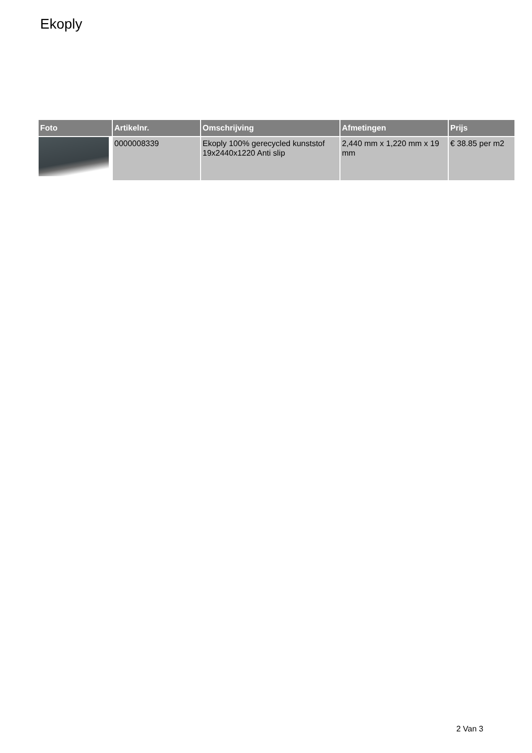Ekoply
| Foto | Artikelnr. | Omschrijving | Afmetingen | Prijs |
| --- | --- | --- | --- | --- |
| | 0000008339 | Ekoply 100% gerecycled kunststof 19x2440x1220 Anti slip | 2,440 mm x 1,220 mm x 19 mm | € 38.85 per m2 |
2 Van 3